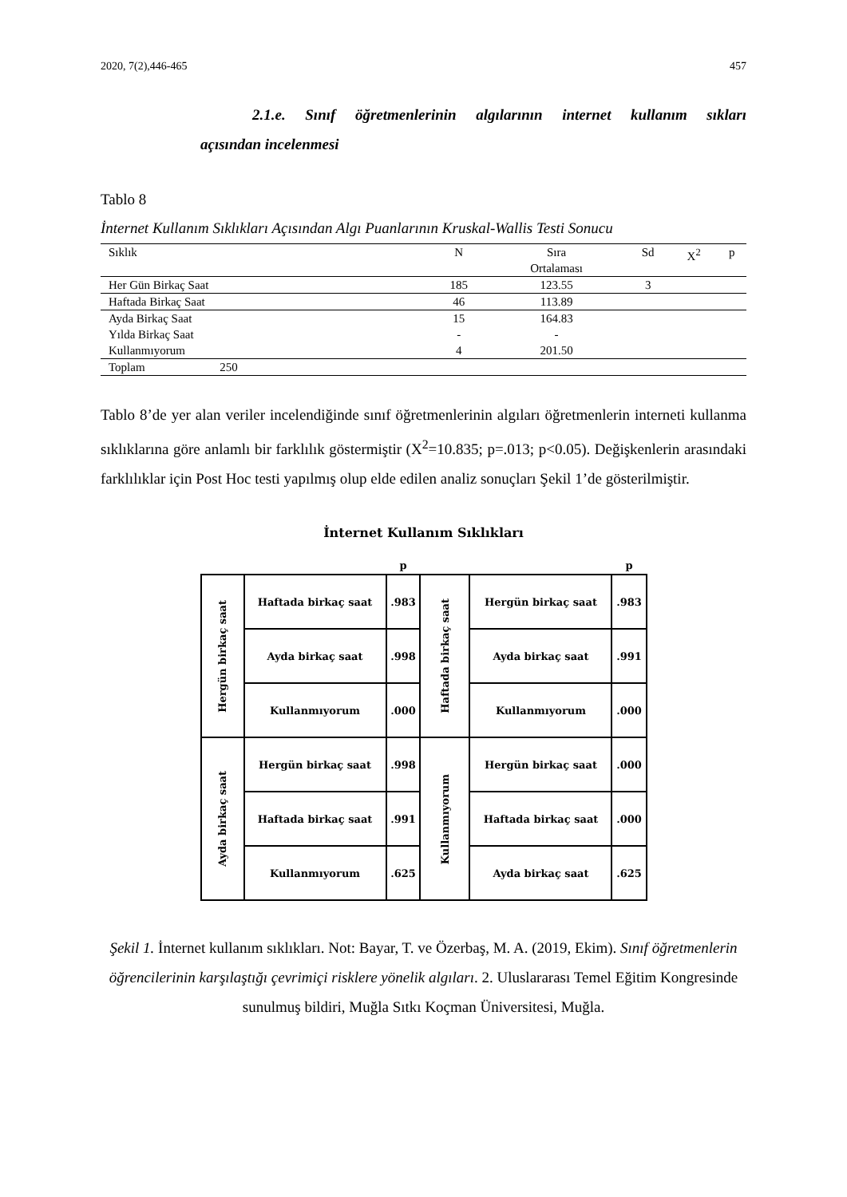2020, 7(2),446-465 457
2.1.e. Sınıf öğretmenlerinin algılarının internet kullanım sıkları
açısından incelenmesi
Tablo 8
İnternet Kullanım Sıklıkları Açısından Algı Puanlarının Kruskal-Wallis Testi Sonucu
| Sıklık | N | Sıra Ortalaması | Sd | X<sup>2</sup> | p |
| --- | --- | --- | --- | --- | --- |
| Her Gün Birkaç Saat | 185 | 123.55 | 3 | | |
| Haftada Birkaç Saat | 46 | 113.89 | | | |
| Ayda Birkaç Saat | 15 | 164.83 | | | |
| Yılda Birkaç Saat | - | - | | | |
| Kullanmıyorum | 4 | 201.50 | | | |
| Toplam 250 | | | | | |
Tablo 8’de yer alan veriler incelendiğinde sınıf öğretmenlerinin algıları öğretmenlerin interneti kullanma sıklıklarına göre anlamlı bir farklılık göstermiştir (X<sup>2</sup>=10.835; p=.013; p<0.05). Değişkenlerin arasındaki farklılıklar için Post Hoc testi yapılmış olup elde edilen analiz sonuçları Şekil 1’de gösterilmiştir.
İnternet Kullanım Sıklıkları
| | | p | | | p |
| Hergün birkaç saat | Haftada birkaç saat | .983 | Haftada birkaç saat | Hergün birkaç saat | .983 |
| | Ayda birkaç saat | .998 | | Ayda birkaç saat | .991 |
| | Kullanmıyorum | .000 | | Kullanmıyorum | .000 |
| Ayda birkaç saat | Hergün birkaç saat | .998 | Kullanmıyorum | Hergün birkaç saat | .000 |
| | Haftada birkaç saat | .991 | | Haftada birkaç saat | .000 |
| | Kullanmıyorum | .625 | | Ayda birkaç saat | .625 |
Şekil 1. İnternet kullanım sıklıkları. Not: Bayar, T. ve Özerbaş, M. A. (2019, Ekim). Sınıf öğretmenlerin öğrencilerinin karşılaştığı çevrimiçi risklere yönelik algıları. 2. Uluslararası Temel Eğitim Kongresinde sunulmuş bildiri, Muğla Sıtkı Koçman Üniversitesi, Muğla.